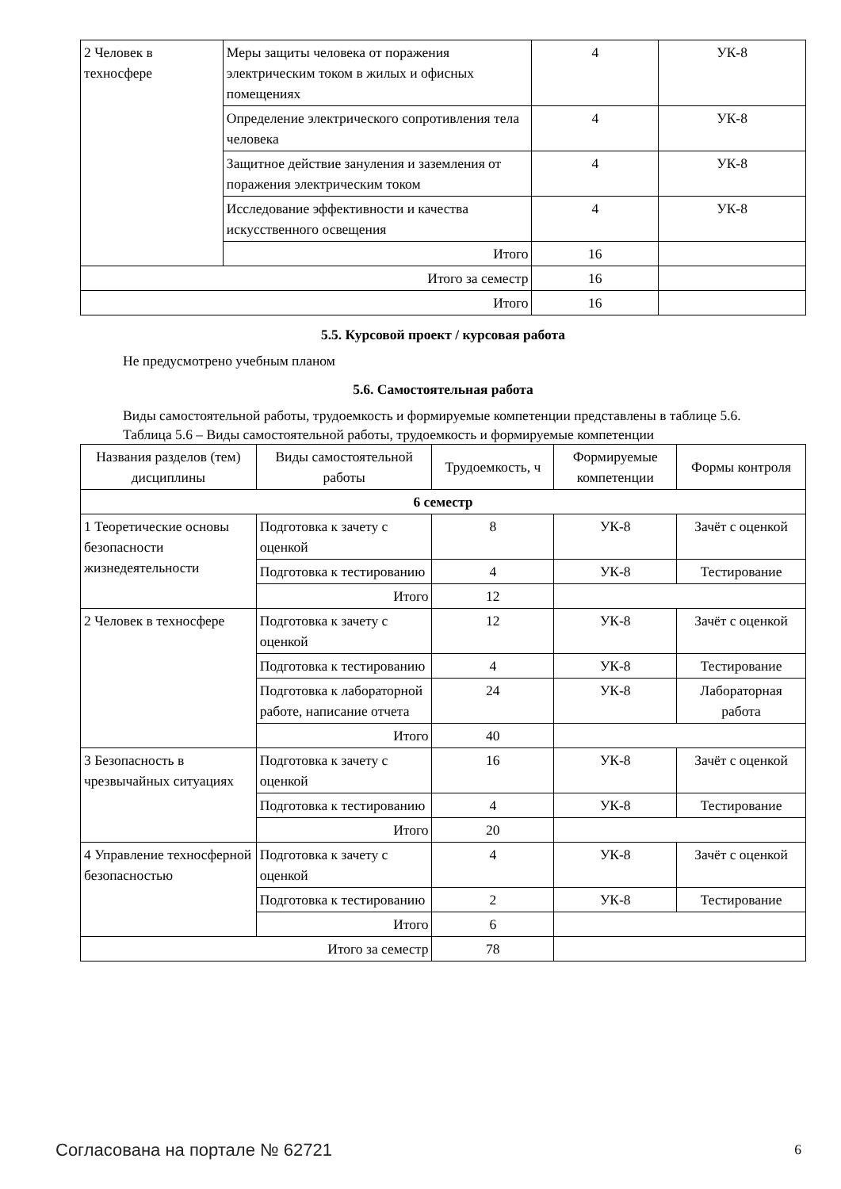| 2 Человек в техносфере | Меры защиты человека от поражения электрическим током в жилых и офисных помещениях | 4 | УК-8 |
| | Определение электрического сопротивления тела человека | 4 | УК-8 |
| | Защитное действие зануления и заземления от поражения электрическим током | 4 | УК-8 |
| | Исследование эффективности и качества искусственного освещения | 4 | УК-8 |
| | Итого | 16 | |
| Итого за семестр | | 16 | |
| Итого | | 16 | |
5.5. Курсовой проект / курсовая работа
Не предусмотрено учебным планом
5.6. Самостоятельная работа
Виды самостоятельной работы, трудоемкость и формируемые компетенции представлены в таблице 5.6.
Таблица 5.6 – Виды самостоятельной работы, трудоемкость и формируемые компетенции
| Названия разделов (тем) дисциплины | Виды самостоятельной работы | Трудоемкость, ч | Формируемые компетенции | Формы контроля |
| --- | --- | --- | --- | --- |
| 6 семестр | | | | |
| 1 Теоретические основы безопасности жизнедеятельности | Подготовка к зачету с оценкой | 8 | УК-8 | Зачёт с оценкой |
| | Подготовка к тестированию | 4 | УК-8 | Тестирование |
| | Итого | 12 | | |
| 2 Человек в техносфере | Подготовка к зачету с оценкой | 12 | УК-8 | Зачёт с оценкой |
| | Подготовка к тестированию | 4 | УК-8 | Тестирование |
| | Подготовка к лабораторной работе, написание отчета | 24 | УК-8 | Лабораторная работа |
| | Итого | 40 | | |
| 3 Безопасность в чрезвычайных ситуациях | Подготовка к зачету с оценкой | 16 | УК-8 | Зачёт с оценкой |
| | Подготовка к тестированию | 4 | УК-8 | Тестирование |
| | Итого | 20 | | |
| 4 Управление техносферной безопасностью | Подготовка к зачету с оценкой | 4 | УК-8 | Зачёт с оценкой |
| | Подготовка к тестированию | 2 | УК-8 | Тестирование |
| | Итого | 6 | | |
| Итого за семестр | | 78 | | |
Согласована на портале № 62721 6